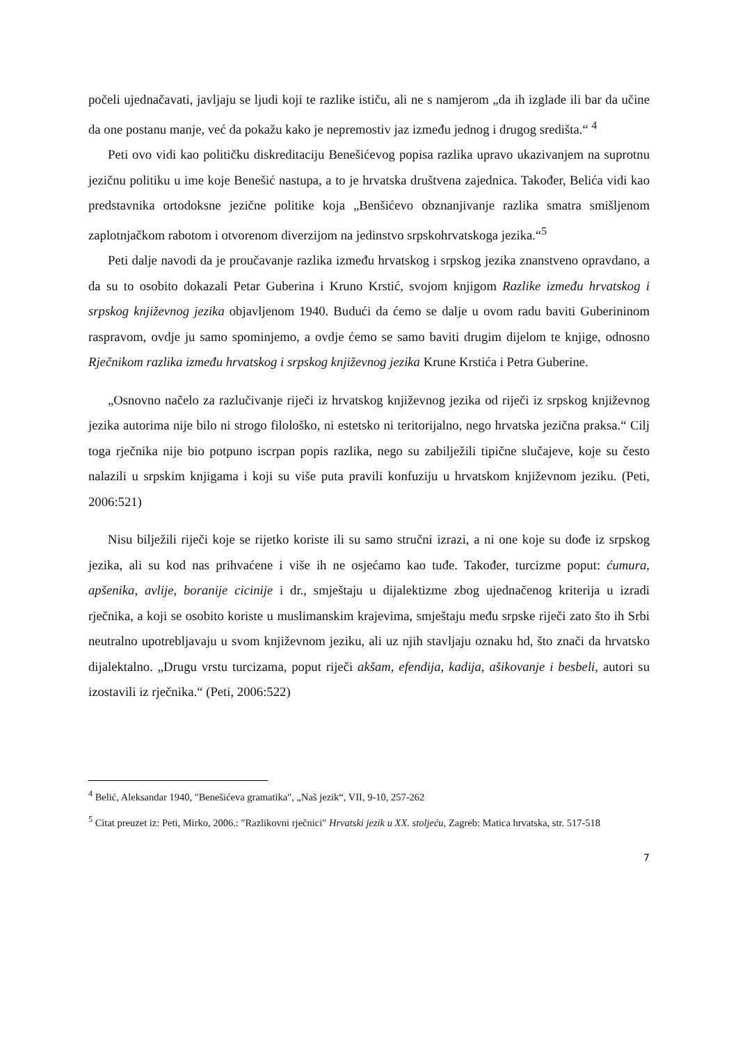počeli ujednačavati, javljaju se ljudi koji te razlike ističu, ali ne s namjerom „da ih izglade ili bar da učine da one postanu manje, već da pokažu kako je nepremostiv jaz između jednog i drugog središta.“ <sup>4</sup>
Peti ovo vidi kao političku diskreditaciju Benešićevog popisa razlika upravo ukazivanjem na suprotnu jezičnu politiku u ime koje Benešić nastupa, a to je hrvatska društvena zajednica. Također, Belića vidi kao predstavnika ortodoksne jezične politike koja „Benšićevo obznanjivanje razlika smatra smišljenom zaplotnjačkom rabotom i otvorenom diverzijom na jedinstvo srpskohrvatskoga jezika.“<sup>5</sup>
Peti dalje navodi da je proučavanje razlika između hrvatskog i srpskog jezika znanstveno opravdano, a da su to osobito dokazali Petar Guberina i Kruno Krstić, svojom knjigom Razlike između hrvatskog i srpskog književnog jezika objavljenom 1940. Budući da ćemo se dalje u ovom radu baviti Guberininom raspravom, ovdje ju samo spominjemo, a ovdje ćemo se samo baviti drugim dijelom te knjige, odnosno Rječnikom razlika između hrvatskog i srpskog književnog jezika Krune Krstića i Petra Guberine.
„Osnovno načelo za razlučivanje riječi iz hrvatskog književnog jezika od riječi iz srpskog književnog jezika autorima nije bilo ni strogo filološko, ni estetsko ni teritorijalno, nego hrvatska jezična praksa.“ Cilj toga rječnika nije bio potpuno iscrpan popis razlika, nego su zabilježili tipične slučajeve, koje su često nalazili u srpskim knjigama i koji su više puta pravili konfuziju u hrvatskom književnom jeziku. (Peti, 2006:521)
Nisu bilježili riječi koje se rijetko koriste ili su samo stručni izrazi, a ni one koje su dođe iz srpskog jezika, ali su kod nas prihvaćene i više ih ne osjećamo kao tuđe. Također, turcizme poput: ćumura, apšenika, avlije, boranije cicinije i dr., smještaju u dijalektizme zbog ujednačenog kriterija u izradi rječnika, a koji se osobito koriste u muslimanskim krajevima, smještaju među srpske riječi zato što ih Srbi neutralno upotrebljavaju u svom književnom jeziku, ali uz njih stavljaju oznaku hd, što znači da hrvatsko dijalektalno. „Drugu vrstu turcizama, poput riječi akšam, efendija, kadija, ašikovanje i besbeli, autori su izostavili iz rječnika.“ (Peti, 2006:522)
<sup>4</sup> Belić, Aleksandar 1940, ″Benešićeva gramatika″, „Naš jezik“, VII, 9-10, 257-262
<sup>5</sup> Citat preuzet iz: Peti, Mirko, 2006.: ″Razlikovni rječnici″ Hrvatski jezik u XX. stoljeću, Zagreb: Matica hrvatska, str. 517-518
7